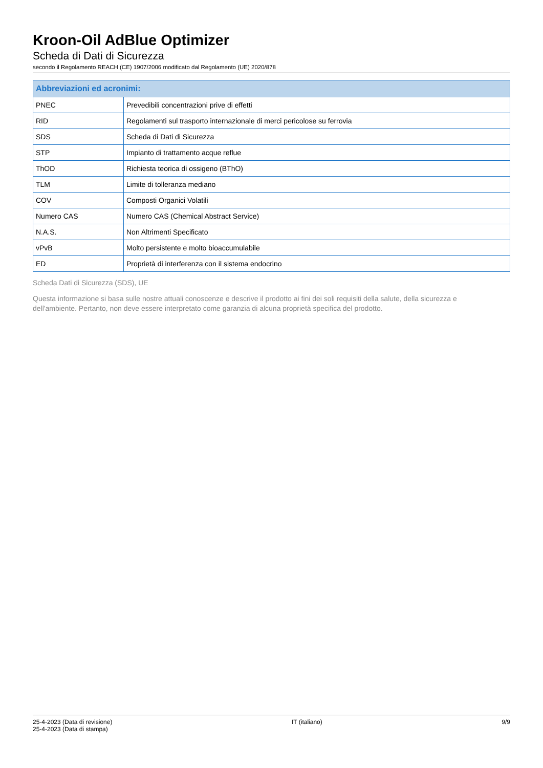Kroon-Oil AdBlue Optimizer
Scheda di Dati di Sicurezza
secondo il Regolamento REACH (CE) 1907/2006 modificato dal Regolamento (UE) 2020/878
| Abbreviazioni ed acronimi: | |
| --- | --- |
| PNEC | Prevedibili concentrazioni prive di effetti |
| RID | Regolamenti sul trasporto internazionale di merci pericolose su ferrovia |
| SDS | Scheda di Dati di Sicurezza |
| STP | Impianto di trattamento acque reflue |
| ThOD | Richiesta teorica di ossigeno (BThO) |
| TLM | Limite di tolleranza mediano |
| COV | Composti Organici Volatili |
| Numero CAS | Numero CAS (Chemical Abstract Service) |
| N.A.S. | Non Altrimenti Specificato |
| vPvB | Molto persistente e molto bioaccumulabile |
| ED | Proprietà di interferenza con il sistema endocrino |
Scheda Dati di Sicurezza (SDS), UE
Questa informazione si basa sulle nostre attuali conoscenze e descrive il prodotto ai fini dei soli requisiti della salute, della sicurezza e
dell'ambiente. Pertanto, non deve essere interpretato come garanzia di alcuna proprietà specifica del prodotto.
25-4-2023 (Data di revisione)
25-4-2023 (Data di stampa)
IT (italiano) 9/9